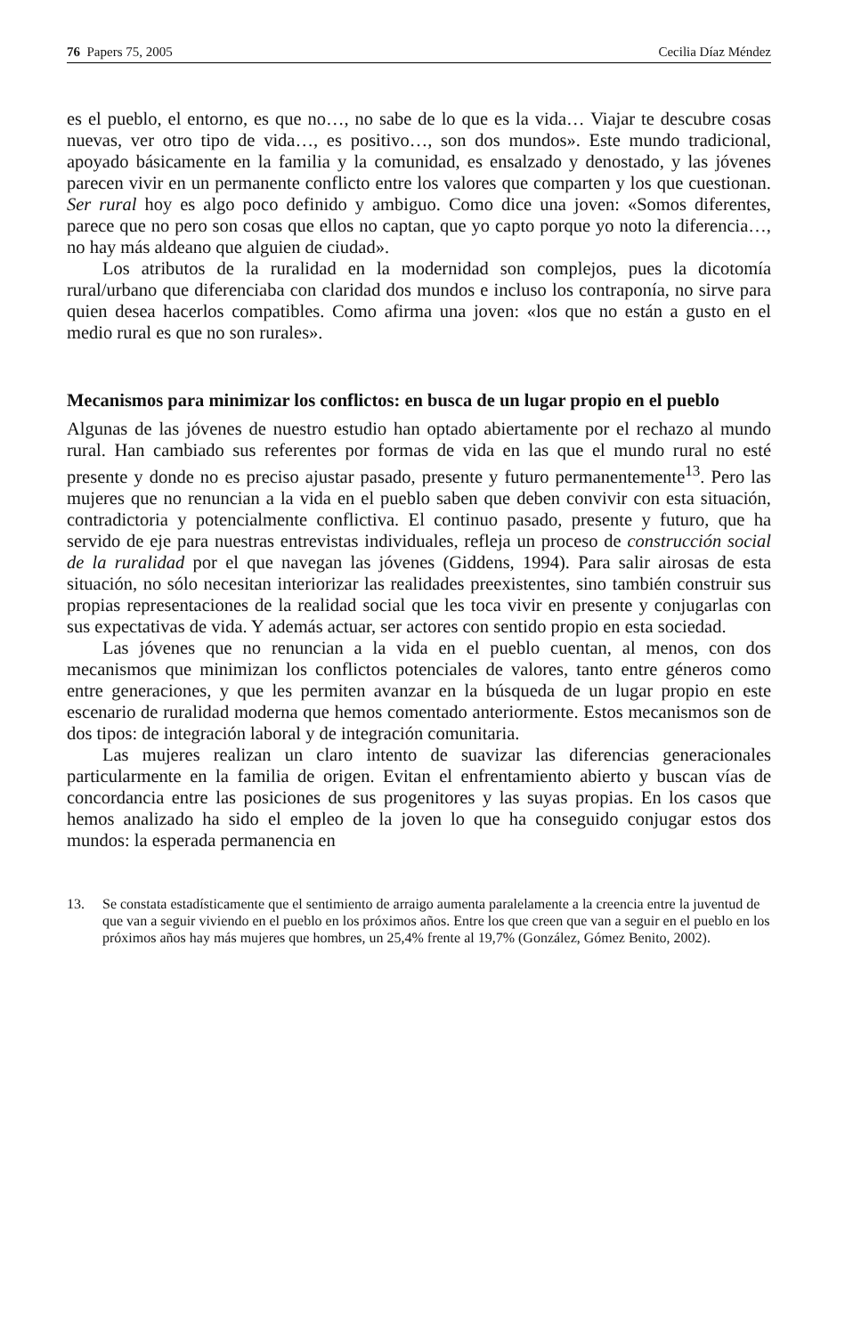76 Papers 75, 2005 Cecilia Díaz Méndez
es el pueblo, el entorno, es que no…, no sabe de lo que es la vida… Viajar te descubre cosas nuevas, ver otro tipo de vida…, es positivo…, son dos mundos». Este mundo tradicional, apoyado básicamente en la familia y la comunidad, es ensalzado y denostado, y las jóvenes parecen vivir en un permanente conflicto entre los valores que comparten y los que cuestionan. Ser rural hoy es algo poco definido y ambiguo. Como dice una joven: «Somos diferentes, parece que no pero son cosas que ellos no captan, que yo capto porque yo noto la diferencia…, no hay más aldeano que alguien de ciudad».
Los atributos de la ruralidad en la modernidad son complejos, pues la dicotomía rural/urbano que diferenciaba con claridad dos mundos e incluso los contraponía, no sirve para quien desea hacerlos compatibles. Como afirma una joven: «los que no están a gusto en el medio rural es que no son rurales».
Mecanismos para minimizar los conflictos: en busca de un lugar propio en el pueblo
Algunas de las jóvenes de nuestro estudio han optado abiertamente por el rechazo al mundo rural. Han cambiado sus referentes por formas de vida en las que el mundo rural no esté presente y donde no es preciso ajustar pasado, presente y futuro permanentemente<sup>13</sup>. Pero las mujeres que no renuncian a la vida en el pueblo saben que deben convivir con esta situación, contradictoria y potencialmente conflictiva. El continuo pasado, presente y futuro, que ha servido de eje para nuestras entrevistas individuales, refleja un proceso de construcción social de la ruralidad por el que navegan las jóvenes (Giddens, 1994). Para salir airosas de esta situación, no sólo necesitan interiorizar las realidades preexistentes, sino también construir sus propias representaciones de la realidad social que les toca vivir en presente y conjugarlas con sus expectativas de vida. Y además actuar, ser actores con sentido propio en esta sociedad.
Las jóvenes que no renuncian a la vida en el pueblo cuentan, al menos, con dos mecanismos que minimizan los conflictos potenciales de valores, tanto entre géneros como entre generaciones, y que les permiten avanzar en la búsqueda de un lugar propio en este escenario de ruralidad moderna que hemos comentado anteriormente. Estos mecanismos son de dos tipos: de integración laboral y de integración comunitaria.
Las mujeres realizan un claro intento de suavizar las diferencias generacionales particularmente en la familia de origen. Evitan el enfrentamiento abierto y buscan vías de concordancia entre las posiciones de sus progenitores y las suyas propias. En los casos que hemos analizado ha sido el empleo de la joven lo que ha conseguido conjugar estos dos mundos: la esperada permanencia en
13. Se constata estadísticamente que el sentimiento de arraigo aumenta paralelamente a la creencia entre la juventud de que van a seguir viviendo en el pueblo en los próximos años. Entre los que creen que van a seguir en el pueblo en los próximos años hay más mujeres que hombres, un 25,4% frente al 19,7% (González, Gómez Benito, 2002).